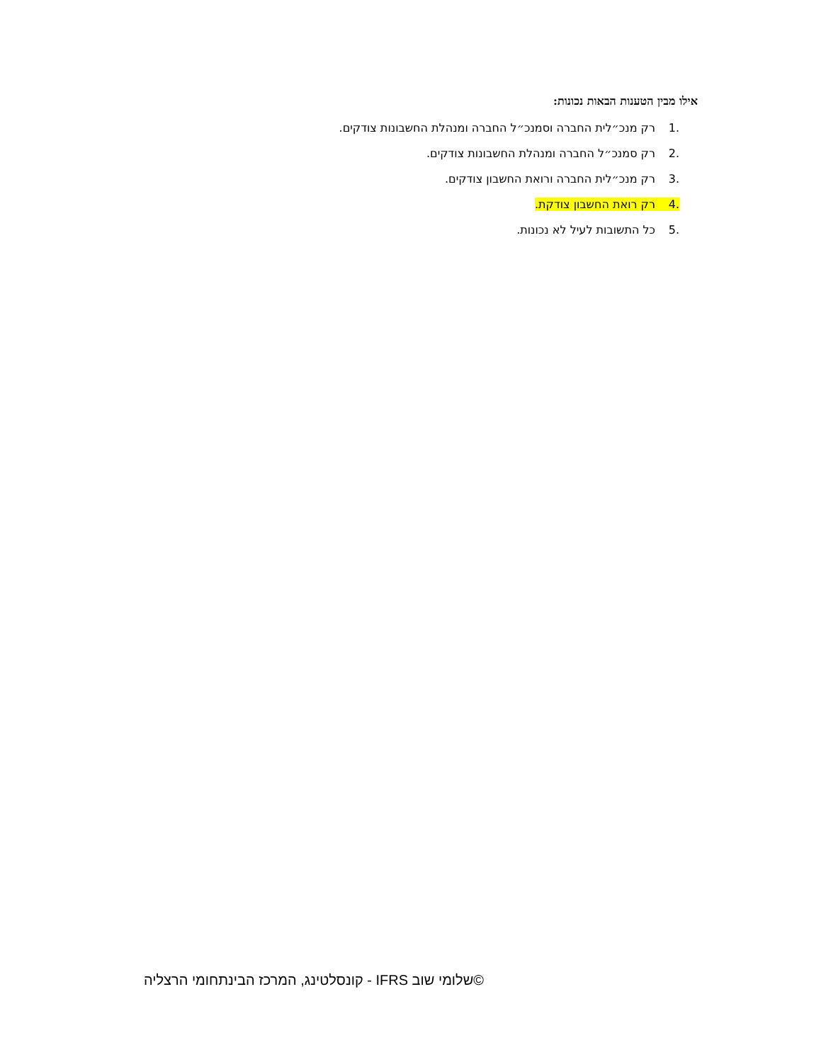אילו מבין הטענות הבאות נכונות:
.1 רק מנכ״לית החברה וסמנכ״ל החברה ומנהלת החשבונות צודקים.
.2 רק סמנכ״ל החברה ומנהלת החשבונות צודקים.
.3 רק מנכ״לית החברה ורואת החשבון צודקים.
.4 רק רואת החשבון צודקת.
.5 כל התשובות לעיל לא נכונות.
©שלומי שוב IFRS - קונסלטינג, המרכז הבינתחומי הרצליה